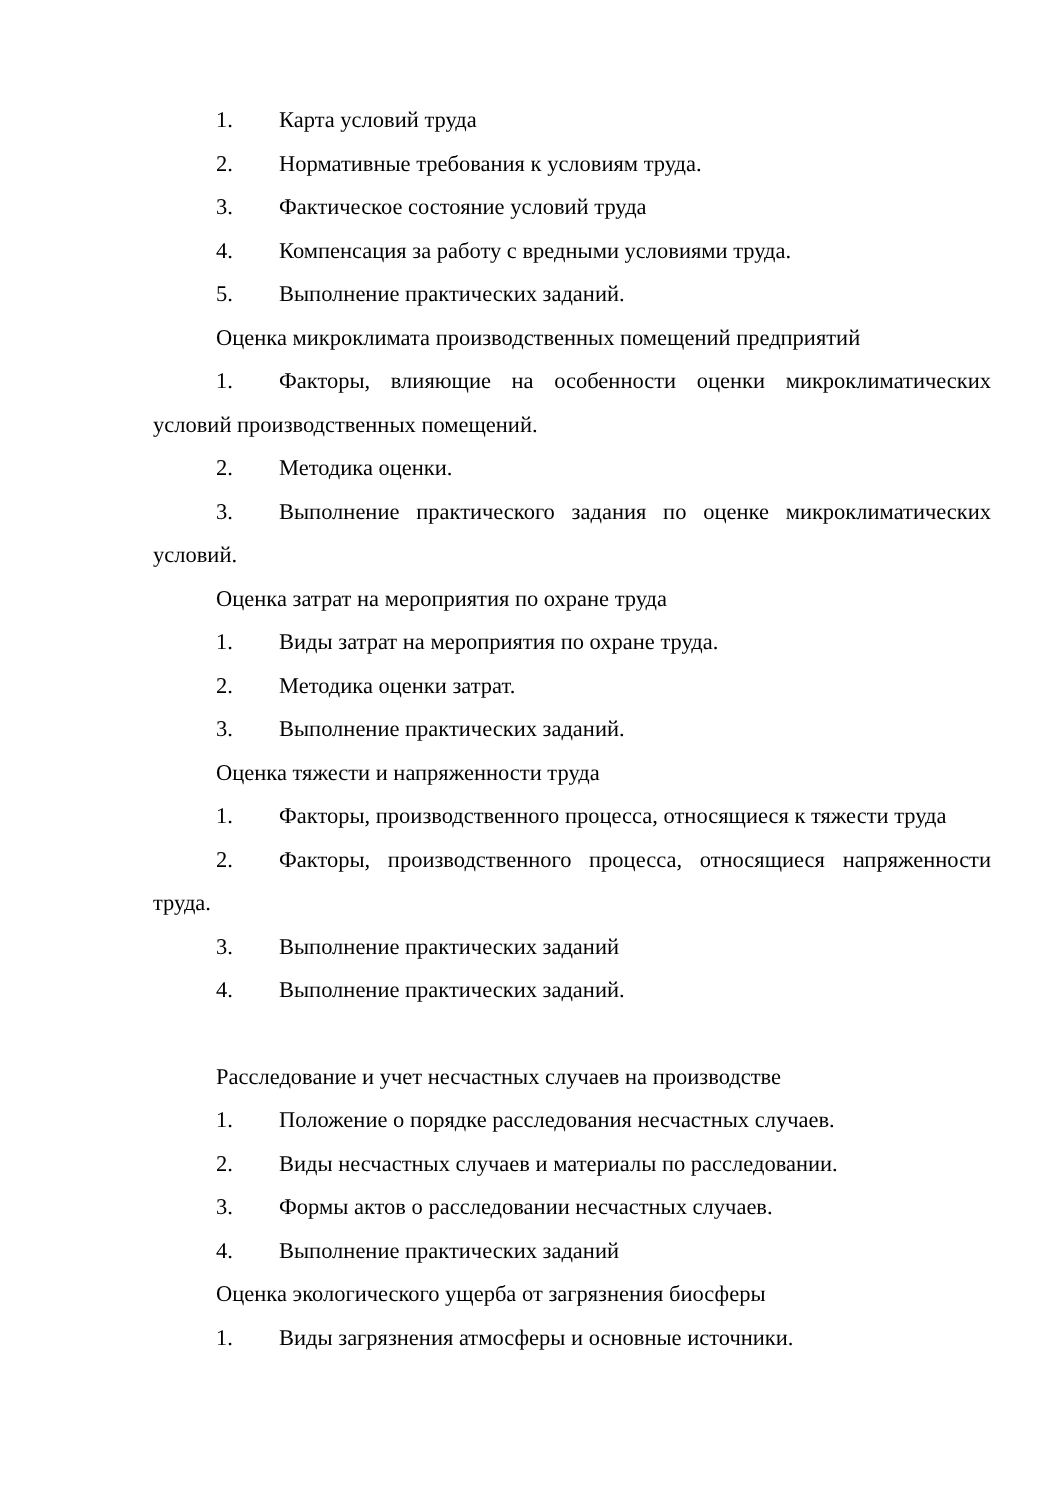1. Карта условий труда
2. Нормативные требования к условиям труда.
3. Фактическое состояние условий труда
4. Компенсация за работу с вредными условиями труда.
5. Выполнение практических заданий.
Оценка микроклимата производственных помещений предприятий
1. Факторы, влияющие на особенности оценки микроклиматических условий производственных помещений.
2. Методика оценки.
3. Выполнение практического задания по оценке микроклиматических условий.
Оценка затрат на мероприятия по охране труда
1. Виды затрат на мероприятия по охране труда.
2. Методика оценки затрат.
3. Выполнение практических заданий.
Оценка тяжести и напряженности труда
1. Факторы, производственного процесса, относящиеся к тяжести труда
2. Факторы, производственного процесса, относящиеся напряженности труда.
3. Выполнение практических заданий
4. Выполнение практических заданий.
Расследование и учет несчастных случаев на производстве
1. Положение о порядке расследования несчастных случаев.
2. Виды несчастных случаев и материалы по расследовании.
3. Формы актов о расследовании несчастных случаев.
4. Выполнение практических заданий
Оценка экологического ущерба от загрязнения биосферы
1. Виды загрязнения атмосферы и основные источники.